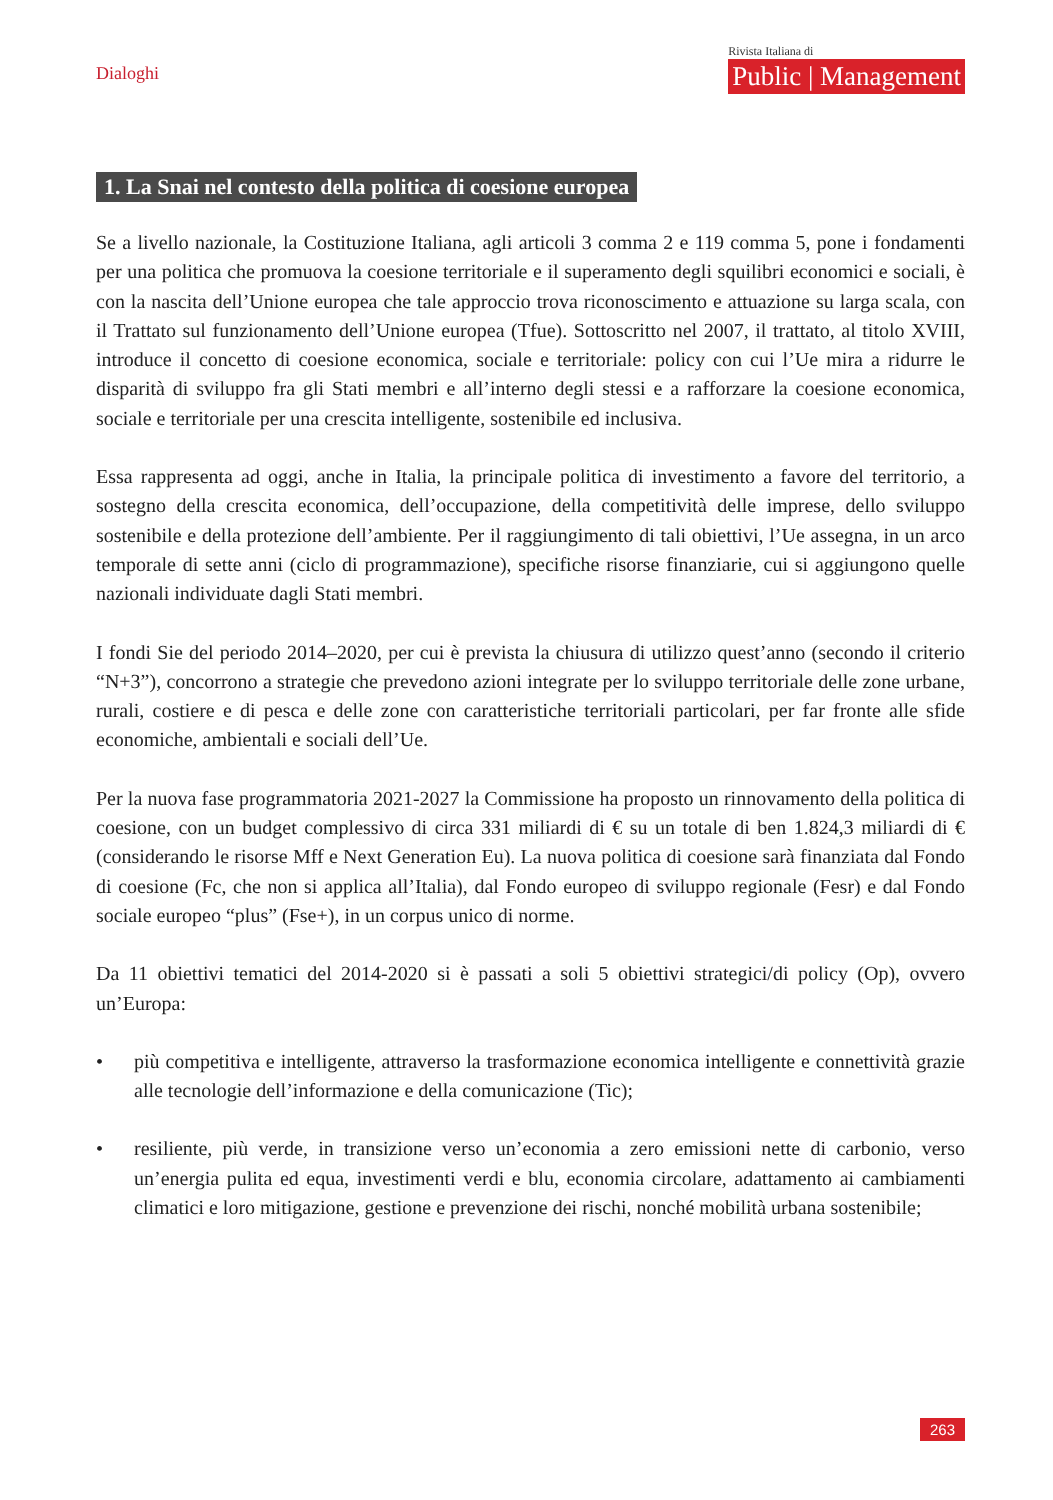Dialoghi
Rivista Italiana di
Public | Management
1. La Snai nel contesto della politica di coesione europea
Se a livello nazionale, la Costituzione Italiana, agli articoli 3 comma 2 e 119 comma 5, pone i fondamenti per una politica che promuova la coesione territoriale e il superamento degli squilibri economici e sociali, è con la nascita dell’Unione europea che tale approccio trova riconoscimento e attuazione su larga scala, con il Trattato sul funzionamento dell’Unione europea (Tfue). Sottoscritto nel 2007, il trattato, al titolo XVIII, introduce il concetto di coesione economica, sociale e territoriale: policy con cui l’Ue mira a ridurre le disparità di sviluppo fra gli Stati membri e all’interno degli stessi e a rafforzare la coesione economica, sociale e territoriale per una crescita intelligente, sostenibile ed inclusiva.
Essa rappresenta ad oggi, anche in Italia, la principale politica di investimento a favore del territorio, a sostegno della crescita economica, dell’occupazione, della competitività delle imprese, dello sviluppo sostenibile e della protezione dell’ambiente. Per il raggiungimento di tali obiettivi, l’Ue assegna, in un arco temporale di sette anni (ciclo di programmazione), specifiche risorse finanziarie, cui si aggiungono quelle nazionali individuate dagli Stati membri.
I fondi Sie del periodo 2014–2020, per cui è prevista la chiusura di utilizzo quest’anno (secondo il criterio “N+3”), concorrono a strategie che prevedono azioni integrate per lo sviluppo territoriale delle zone urbane, rurali, costiere e di pesca e delle zone con caratteristiche territoriali particolari, per far fronte alle sfide economiche, ambientali e sociali dell’Ue.
Per la nuova fase programmatoria 2021-2027 la Commissione ha proposto un rinnovamento della politica di coesione, con un budget complessivo di circa 331 miliardi di € su un totale di ben 1.824,3 miliardi di € (considerando le risorse Mff e Next Generation Eu). La nuova politica di coesione sarà finanziata dal Fondo di coesione (Fc, che non si applica all’Italia), dal Fondo europeo di sviluppo regionale (Fesr) e dal Fondo sociale europeo “plus” (Fse+), in un corpus unico di norme.
Da 11 obiettivi tematici del 2014-2020 si è passati a soli 5 obiettivi strategici/di policy (Op), ovvero un’Europa:
• più competitiva e intelligente, attraverso la trasformazione economica intelligente e connettività grazie alle tecnologie dell’informazione e della comunicazione (Tic);
• resiliente, più verde, in transizione verso un’economia a zero emissioni nette di carbonio, verso un’energia pulita ed equa, investimenti verdi e blu, economia circolare, adattamento ai cambiamenti climatici e loro mitigazione, gestione e prevenzione dei rischi, nonché mobilità urbana sostenibile;
263